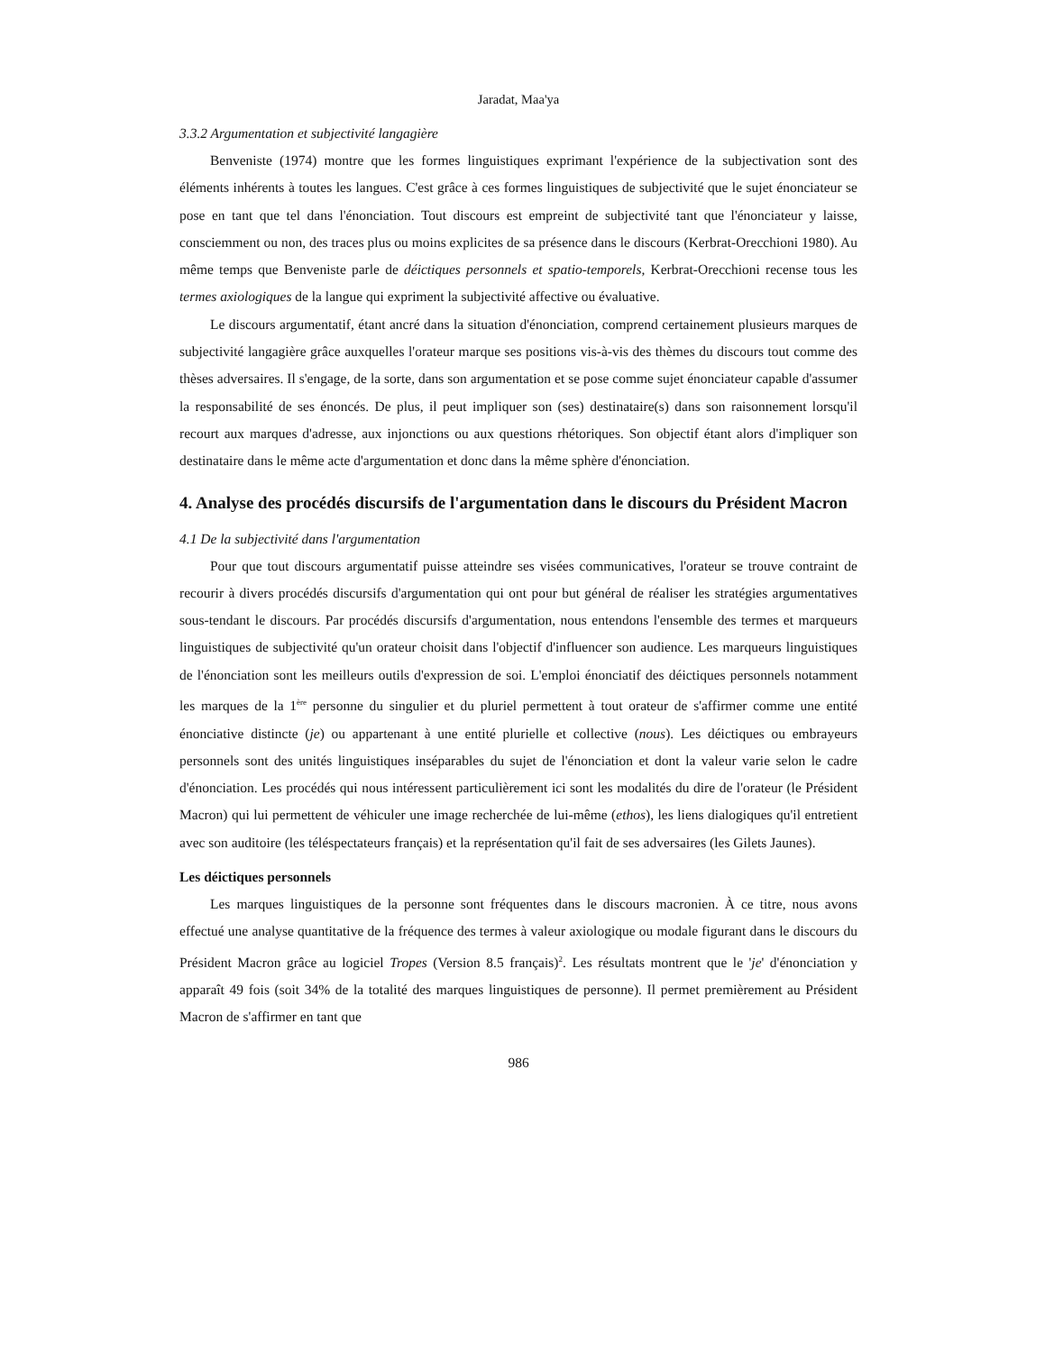Jaradat, Maa'ya
3.3.2 Argumentation et subjectivité langagière
Benveniste (1974) montre que les formes linguistiques exprimant l'expérience de la subjectivation sont des éléments inhérents à toutes les langues. C'est grâce à ces formes linguistiques de subjectivité que le sujet énonciateur se pose en tant que tel dans l'énonciation. Tout discours est empreint de subjectivité tant que l'énonciateur y laisse, consciemment ou non, des traces plus ou moins explicites de sa présence dans le discours (Kerbrat-Orecchioni 1980). Au même temps que Benveniste parle de déictiques personnels et spatio-temporels, Kerbrat-Orecchioni recense tous les termes axiologiques de la langue qui expriment la subjectivité affective ou évaluative.
Le discours argumentatif, étant ancré dans la situation d'énonciation, comprend certainement plusieurs marques de subjectivité langagière grâce auxquelles l'orateur marque ses positions vis-à-vis des thèmes du discours tout comme des thèses adversaires. Il s'engage, de la sorte, dans son argumentation et se pose comme sujet énonciateur capable d'assumer la responsabilité de ses énoncés. De plus, il peut impliquer son (ses) destinataire(s) dans son raisonnement lorsqu'il recourt aux marques d'adresse, aux injonctions ou aux questions rhétoriques. Son objectif étant alors d'impliquer son destinataire dans le même acte d'argumentation et donc dans la même sphère d'énonciation.
4. Analyse des procédés discursifs de l'argumentation dans le discours du Président Macron
4.1 De la subjectivité dans l'argumentation
Pour que tout discours argumentatif puisse atteindre ses visées communicatives, l'orateur se trouve contraint de recourir à divers procédés discursifs d'argumentation qui ont pour but général de réaliser les stratégies argumentatives sous-tendant le discours. Par procédés discursifs d'argumentation, nous entendons l'ensemble des termes et marqueurs linguistiques de subjectivité qu'un orateur choisit dans l'objectif d'influencer son audience. Les marqueurs linguistiques de l'énonciation sont les meilleurs outils d'expression de soi. L'emploi énonciatif des déictiques personnels notamment les marques de la 1<sup>ère</sup> personne du singulier et du pluriel permettent à tout orateur de s'affirmer comme une entité énonciative distincte (je) ou appartenant à une entité plurielle et collective (nous). Les déictiques ou embrayeurs personnels sont des unités linguistiques inséparables du sujet de l'énonciation et dont la valeur varie selon le cadre d'énonciation. Les procédés qui nous intéressent particulièrement ici sont les modalités du dire de l'orateur (le Président Macron) qui lui permettent de véhiculer une image recherchée de lui-même (ethos), les liens dialogiques qu'il entretient avec son auditoire (les téléspectateurs français) et la représentation qu'il fait de ses adversaires (les Gilets Jaunes).
Les déictiques personnels
Les marques linguistiques de la personne sont fréquentes dans le discours macronien. À ce titre, nous avons effectué une analyse quantitative de la fréquence des termes à valeur axiologique ou modale figurant dans le discours du Président Macron grâce au logiciel Tropes (Version 8.5 français)<sup>2</sup>. Les résultats montrent que le 'je' d'énonciation y apparaît 49 fois (soit 34% de la totalité des marques linguistiques de personne). Il permet premièrement au Président Macron de s'affirmer en tant que
986